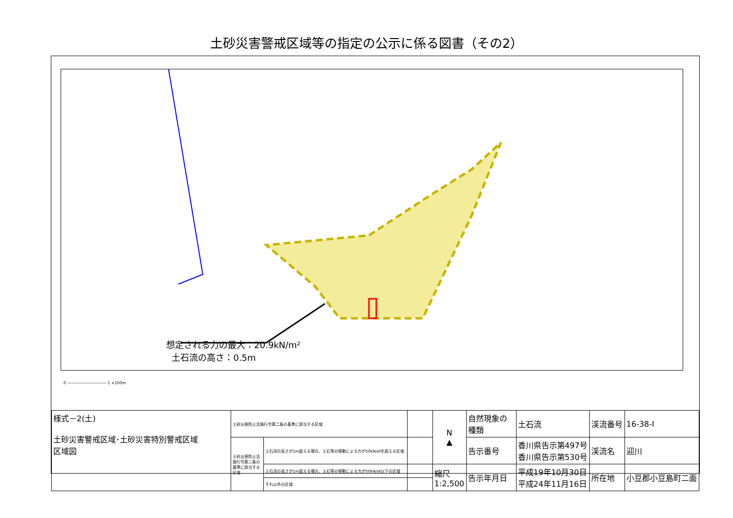土砂災害警戒区域等の指定の公示に係る図書（その2）
想定される力の最大：20.9kN/m²
土石流の高さ：0.5m
0 ―――――――――― 1 ×100m
| 様式－2(土) 土砂災害警戒区域･土砂災害特別警戒区域 区域図 | 土砂災害防止法施行令第二条の基準に該当する区域 | | | N ▲ | 自然現象の種類 | 土石流 | 渓流番号 | 16-38-Ⅰ |
| | 土砂災害防止法施行令第三条の基準に該当する区域 | 土石流の高さが1m超える場合、土石等の移動による力が50kN/㎡を超える区域 | | | 告示番号 | 香川県告示第497号 香川県告示第530号 | 渓流名 | 迎川 |
| | | 土石流の高さが1m超える場合、土石等の移動による力が50kN/㎡以下の区域 | | 縮尺 1:2,500 | 告示年月日 | 平成19年10月30日 平成24年11月16日 | 所在地 | 小豆郡小豆島町二面 |
| | | それ以外の区域 | | | | | | |